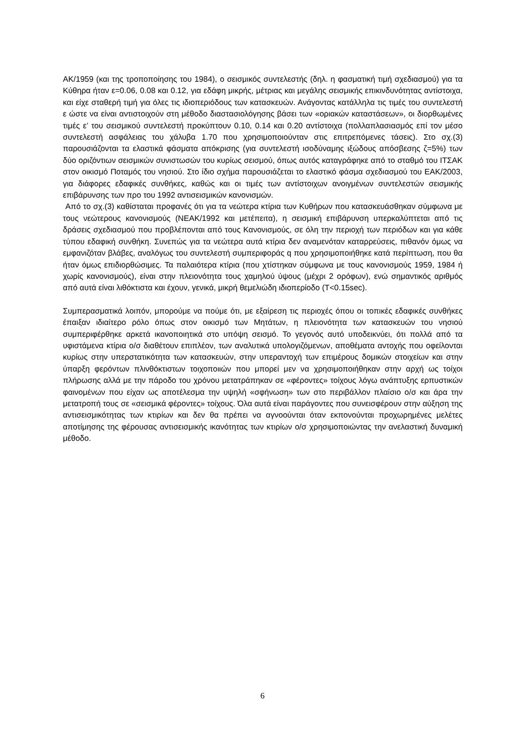ΑΚ/1959 (και της τροποποίησης του 1984), ο σεισμικός συντελεστής (δηλ. η φασματική τιμή σχεδιασμού) για τα Κύθηρα ήταν ε=0.06, 0.08 και 0.12, για εδάφη μικρής, μέτριας και μεγάλης σεισμικής επικινδυνότητας αντίστοιχα, και είχε σταθερή τιμή για όλες τις ιδιοπεριόδους των κατασκευών. Ανάγοντας κατάλληλα τις τιμές του συντελεστή ε ώστε να είναι αντιστοιχούν στη μέθοδο διαστασιολόγησης βάσει των «οριακών καταστάσεων», οι διορθωμένες τιμές ε’ του σεισμικού συντελεστή προκύπτουν 0.10, 0.14 και 0.20 αντίστοιχα (πολλαπλασιασμός επί τον μέσο συντελεστή ασφάλειας του χάλυβα 1.70 που χρησιμοποιούνταν στις επιτρεπόμενες τάσεις). Στο σχ.(3) παρουσιάζονται τα ελαστικά φάσματα απόκρισης (για συντελεστή ισοδύναμης ιξώδους απόσβεσης ζ=5%) των δύο οριζόντιων σεισμικών συνιστωσών του κυρίως σεισμού, όπως αυτός καταγράφηκε από το σταθμό του ΙΤΣΑΚ στον οικισμό Ποταμός του νησιού. Στο ίδιο σχήμα παρουσιάζεται το ελαστικό φάσμα σχεδιασμού του ΕΑΚ/2003, για διάφορες εδαφικές συνθήκες, καθώς και οι τιμές των αντίστοιχων ανοιγμένων συντελεστών σεισμικής επιβάρυνσης των προ του 1992 αντισεισμικών κανονισμών.
Από το σχ.(3) καθίσταται προφανές ότι για τα νεώτερα κτίρια των Κυθήρων που κατασκευάσθηκαν σύμφωνα με τους νεώτερους κανονισμούς (ΝΕΑΚ/1992 και μετέπειτα), η σεισμική επιβάρυνση υπερκαλύπτεται από τις δράσεις σχεδιασμού που προβλέπονται από τους Κανονισμούς, σε όλη την περιοχή των περιόδων και για κάθε τύπου εδαφική συνθήκη. Συνεπώς για τα νεώτερα αυτά κτίρια δεν αναμενόταν καταρρεύσεις, πιθανόν όμως να εμφανιζόταν βλάβες, αναλόγως του συντελεστή συμπεριφοράς q που χρησιμοποιήθηκε κατά περίπτωση, που θα ήταν όμως επιδιορθώσιμες. Τα παλαιότερα κτίρια (που χτίστηκαν σύμφωνα με τους κανονισμούς 1959, 1984 ή χωρίς κανονισμούς), είναι στην πλειονότητα τους χαμηλού ύψους (μέχρι 2 ορόφων), ενώ σημαντικός αριθμός από αυτά είναι λιθόκτιστα και έχουν, γενικά, μικρή θεμελιώδη ιδιοπερίοδο (T<0.15sec).
Συμπερασματικά λοιπόν, μπορούμε να πούμε ότι, με εξαίρεση τις περιοχές όπου οι τοπικές εδαφικές συνθήκες έπαιξαν ιδιαίτερο ρόλο όπως στον οικισμό των Μητάτων, η πλειονότητα των κατασκευών του νησιού συμπεριφέρθηκε αρκετά ικανοποιητικά στο υπόψη σεισμό. Το γεγονός αυτό υποδεικνύει, ότι πολλά από τα υφιστάμενα κτίρια ο/σ διαθέτουν επιπλέον, των αναλυτικά υπολογιζόμενων, αποθέματα αντοχής που οφείλονται κυρίως στην υπερστατικότητα των κατασκευών, στην υπεραντοχή των επιμέρους δομικών στοιχείων και στην ύπαρξη φερόντων πλινθόκτιστων τοιχοποιιών που μπορεί μεν να χρησιμοποιήθηκαν στην αρχή ως τοίχοι πλήρωσης αλλά με την πάροδο του χρόνου μετατράπηκαν σε «φέροντες» τοίχους λόγω ανάπτυξης ερπυστικών φαινομένων που είχαν ως αποτέλεσμα την υψηλή «σφήνωση» των στο περιβάλλον πλαίσιο ο/σ και άρα την μετατροπή τους σε «σεισμικά φέροντες» τοίχους. Όλα αυτά είναι παράγοντες που συνεισφέρουν στην αύξηση της αντισεισμικότητας των κτιρίων και δεν θα πρέπει να αγνοούνται όταν εκπονούνται προχωρημένες μελέτες αποτίμησης της φέρουσας αντισεισμικής ικανότητας των κτιρίων ο/σ χρησιμοποιώντας την ανελαστική δυναμική μέθοδο.
6